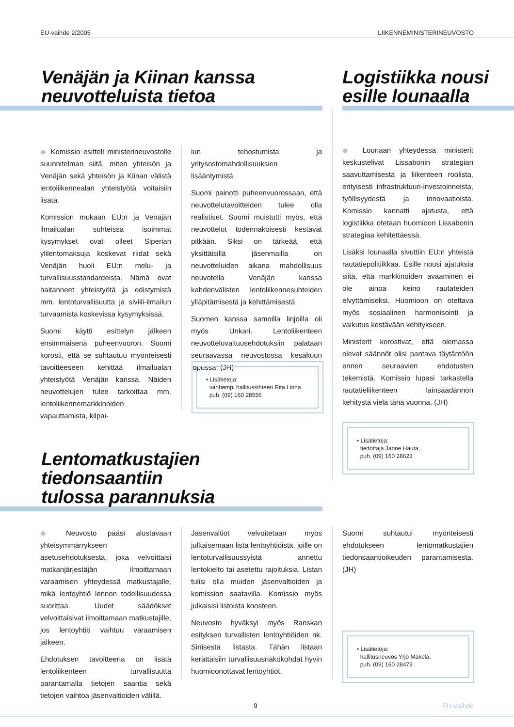EU-vaihde 2/2005 LIIKENNEMINISTERINEUVOSTO
Venäjän ja Kiinan kanssa
neuvotteluista tietoa
Logistiikka nousi
esille lounaalla
◆ Komissio esitteli ministerineuvostolle suunnitelman siitä, miten yhteisön ja Venäjän sekä yhteisön ja Kiinan välistä lentoliikennealan yhteistyötä voitaisiin lisätä.
Komission mukaan EU:n ja Venäjän ilmailualan suhteissa isoimmat kysymykset ovat olleet Siperian ylilentomaksuja koskevat riidat sekä Venäjän huoli EU:n melu- ja turvallisuusstandardeista. Nämä ovat haitanneet yhteistyötä ja edistymistä mm. lentoturvallisuutta ja siviili-ilmailun turvaamista koskevissa kysymyksissä.
Suomi käytti esittelyn jälkeen ensimmäisenä puheenvuoron. Suomi korosti, että se suhtautuu myönteisesti tavoitteeseen kehittää ilmailualan yhteistyötä Venäjän kanssa. Näiden neuvottelujen tulee tarkoittaa mm. lentoliikennemarkkinoiden vapauttamista, kilpai-
lun tehostumista ja yritysostomahdollisuuksien lisääntymistä.
Suomi painotti puheenvuorossaan, että neuvottelutavoitteiden tulee olla realistiset. Suomi muistutti myös, että neuvottelut todennäköisesti kestävät pitkään. Siksi on tärkeää, että yksittäisillä jäsenmailla on neuvotteluiden aikana mahdollisuus neuvotella Venäjän kanssa kahdenvälisten lentoliikennesuhteiden ylläpitämisestä ja kehittämisestä.
Suomen kanssa samoilla linjoilla oli myös Unkari. Lentoliikenteen neuvotteluvaltuusehdotuksiin palataan seuraavassa neuvostossa kesäkuun lopussa. (JH)
• Lisätietoja:
vanhempi hallitussihteeri Rita Linna,
puh. (09) 160 28556
◆ Lounaan yhteydessä ministerit keskustelivat Lissabonin strategian saavuttamisesta ja liikenteen roolista, erityisesti infrastruktuuri-investoinneista, työllisyydestä ja innovaatioista. Komissio kannatti ajatusta, että logistiikka otetaan huomioon Lissabonin strategiaa kehitettäessä.
Lisäksi lounaalla sivuttiin EU:n yhteistä rautatiepolitiikkaa. Esille nousi ajatuksia siitä, että markkinoiden avaaminen ei ole ainoa keino rautateiden elvyttämiseksi. Huomioon on otettava myös sosiaalinen harmonisointi ja vaikutus kestävään kehitykseen.
Ministerit korostivat, että olemassa olevat säännöt olisi pantava täytäntöön ennen seuraavien ehdotusten tekemistä. Komissio lupasi tarkastella rautatieliikenteen lainsäädännön kehitystä vielä tänä vuonna. (JH)
• Lisätietoja:
tiedottaja Janne Hauta,
puh. (09) 160 28623
Lentomatkustajien tiedonsaantiin
tulossa parannuksia
◆ Neuvosto pääsi alustavaan yhteisymmärrykseen asetusehdotuksesta, joka velvoittaisi matkanjärjestäjän ilmoittamaan varaamisen yhteydessä matkustajalle, mikä lentoyhtiö lennon todellisuudessa suorittaa. Uudet säädökset velvoittaisivat ilmoittamaan matkustajille, jos lentoyhtiö vaihtuu varaamisen jälkeen.
Ehdotuksen tavoitteena on lisätä lentoliikenteen turvallisuutta parantamalla tietojen saantia sekä tietojen vaihtoa jäsenvaltioiden välillä.
Jäsenvaltiot velvoitetaan myös julkaisemaan lista lentoyhtiöistä, joille on lentoturvallisuussyistä annettu lentokielto tai asetettu rajoituksia. Listan tulisi olla muiden jäsenvaltioiden ja komission saatavilla. Komissio myös julkaisisi listoista koosteen.
Neuvosto hyväksyi myös Ranskan esityksen turvallisten lentoyhtiöiden nk. Sinisestä listasta. Tähän listaan kerättäisiin turvallisuusnäkökohdat hyvin huomioonottavat lentoyhtiöt.
Suomi suhtautui myönteisesti ehdotukseen lentomatkustajien tiedonsaantioikeuden parantamisesta. (JH)
• Lisätietoja:
hallitusneuvos Yrjö Mäkelä,
puh. (09) 160 28473
9 EU-vaihde